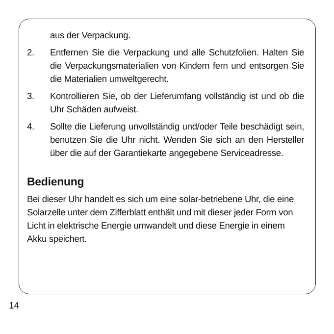aus der Verpackung.
2. Entfernen Sie die Verpackung und alle Schutzfolien. Halten Sie die Verpackungsmaterialien von Kindern fern und entsorgen Sie die Materialien umweltgerecht.
3. Kontrollieren Sie, ob der Lieferumfang vollständig ist und ob die Uhr Schäden aufweist.
4. Sollte die Lieferung unvollständig und/oder Teile beschädigt sein, benutzen Sie die Uhr nicht. Wenden Sie sich an den Hersteller über die auf der Garantiekarte angegebene Serviceadresse.
Bedienung
Bei dieser Uhr handelt es sich um eine solar-betriebene Uhr, die eine Solarzelle unter dem Zifferblatt enthält und mit dieser jeder Form von Licht in elektrische Energie umwandelt und diese Energie in einem Akku speichert.
14